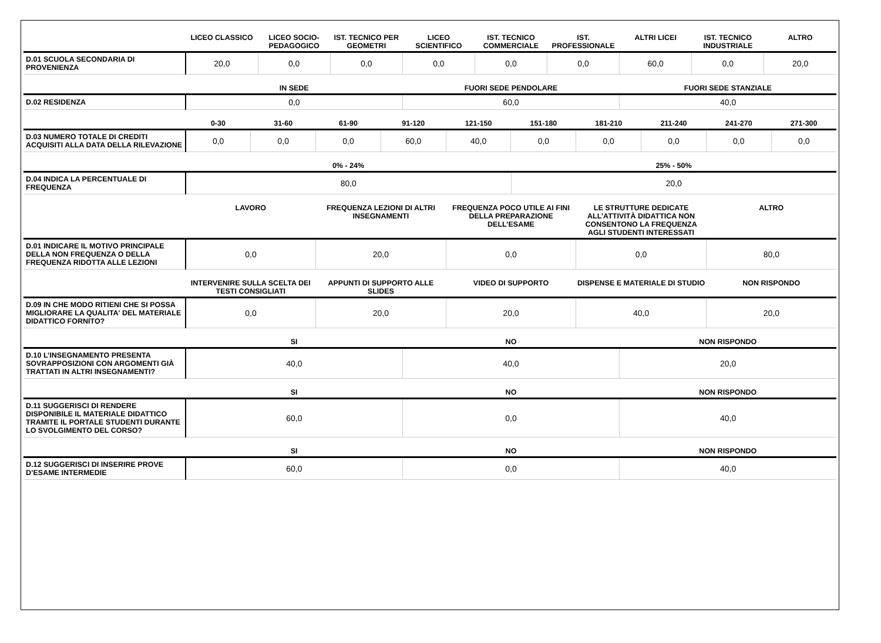| | LICEO CLASSICO | LICEO SOCIO-PEDAGOGICO | IST. TECNICO PER GEOMETRI | LICEO SCIENTIFICO | IST. TECNICO COMMERCIALE | IST. PROFESSIONALE | ALTRI LICEI | IST. TECNICO INDUSTRIALE | ALTRO |
| --- | --- | --- | --- | --- | --- | --- | --- | --- | --- |
| D.01 SCUOLA SECONDARIA DI PROVENIENZA | 20,0 | 0,0 | 0,0 | 0,0 | 0,0 | 0,0 | 60,0 | 0,0 | 20,0 |
| | IN SEDE | FUORI SEDE PENDOLARE | FUORI SEDE STANZIALE |
| --- | --- | --- | --- |
| D.02 RESIDENZA | 0,0 | 60,0 | 40,0 |
| | 0-30 | 31-60 | 61-90 | 91-120 | 121-150 | 151-180 | 181-210 | 211-240 | 241-270 | 271-300 |
| --- | --- | --- | --- | --- | --- | --- | --- | --- | --- | --- |
| D.03 NUMERO TOTALE DI CREDITI ACQUISITI ALLA DATA DELLA RILEVAZIONE | 0,0 | 0,0 | 0,0 | 60,0 | 40,0 | 0,0 | 0,0 | 0,0 | 0,0 | 0,0 |
| | 0% - 24% | 25% - 50% |
| --- | --- | --- |
| D.04 INDICA LA PERCENTUALE DI FREQUENZA | 80,0 | 20,0 |
| | LAVORO | FREQUENZA LEZIONI DI ALTRI INSEGNAMENTI | FREQUENZA POCO UTILE AI FINI DELLA PREPARAZIONE DELL’ESAME | LE STRUTTURE DEDICATE ALL’ATTIVITÀ DIDATTICA NON CONSENTONO LA FREQUENZA AGLI STUDENTI INTERESSATI | ALTRO |
| --- | --- | --- | --- | --- | --- |
| D.01 INDICARE IL MOTIVO PRINCIPALE DELLA NON FREQUENZA O DELLA FREQUENZA RIDOTTA ALLE LEZIONI | 0,0 | 20,0 | 0,0 | 0,0 | 80,0 |
| | INTERVENIRE SULLA SCELTA DEI TESTI CONSIGLIATI | APPUNTI DI SUPPORTO ALLE SLIDES | VIDEO DI SUPPORTO | DISPENSE E MATERIALE DI STUDIO | NON RISPONDO |
| --- | --- | --- | --- | --- | --- |
| D.09 IN CHE MODO RITIENI CHE SI POSSA MIGLIORARE LA QUALITA' DEL MATERIALE DIDATTICO FORNITO? | 0,0 | 20,0 | 20,0 | 40,0 | 20,0 |
| | SI | NO | NON RISPONDO |
| --- | --- | --- | --- |
| D.10 L’INSEGNAMENTO PRESENTA SOVRAPPOSIZIONI CON ARGOMENTI GIÀ TRATTATI IN ALTRI INSEGNAMENTI? | 40,0 | 40,0 | 20,0 |
| | SI | NO | NON RISPONDO |
| --- | --- | --- | --- |
| D.11 SUGGERISCI DI RENDERE DISPONIBILE IL MATERIALE DIDATTICO TRAMITE IL PORTALE STUDENTI DURANTE LO SVOLGIMENTO DEL CORSO? | 60,0 | 0,0 | 40,0 |
| | SI | NO | NON RISPONDO |
| --- | --- | --- | --- |
| D.12 SUGGERISCI DI INSERIRE PROVE D’ESAME INTERMEDIE | 60,0 | 0,0 | 40,0 |